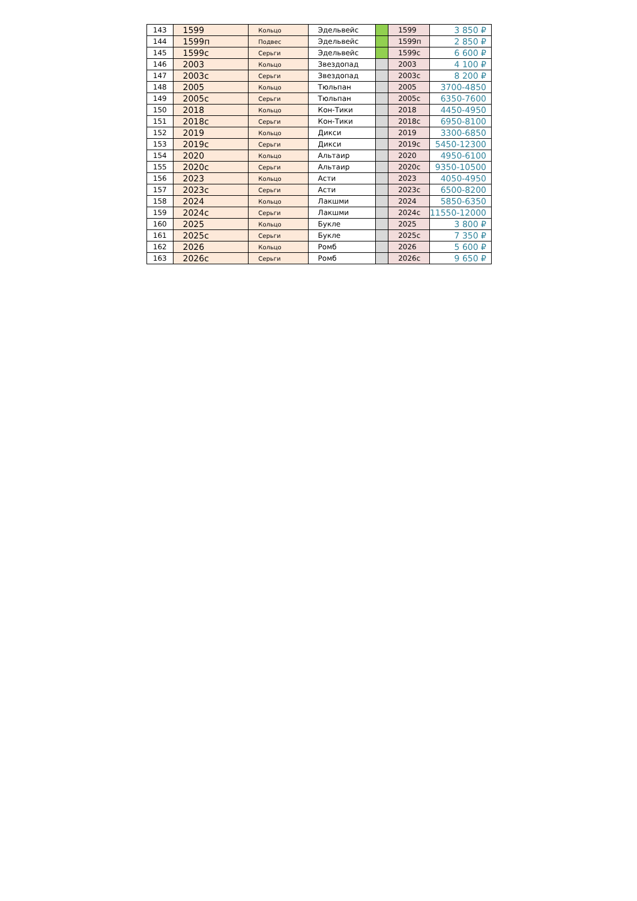| 143 | 1599 | Кольцо | Эдельвейс | | 1599 | 3 850 ₽ |
| 144 | 1599п | Подвес | Эдельвейс | | 1599п | 2 850 ₽ |
| 145 | 1599с | Серьги | Эдельвейс | | 1599с | 6 600 ₽ |
| 146 | 2003 | Кольцо | Звездопад | | 2003 | 4 100 ₽ |
| 147 | 2003с | Серьги | Звездопад | | 2003с | 8 200 ₽ |
| 148 | 2005 | Кольцо | Тюльпан | | 2005 | 3700-4850 |
| 149 | 2005с | Серьги | Тюльпан | | 2005с | 6350-7600 |
| 150 | 2018 | Кольцо | Кон-Тики | | 2018 | 4450-4950 |
| 151 | 2018с | Серьги | Кон-Тики | | 2018с | 6950-8100 |
| 152 | 2019 | Кольцо | Дикси | | 2019 | 3300-6850 |
| 153 | 2019с | Серьги | Дикси | | 2019с | 5450-12300 |
| 154 | 2020 | Кольцо | Альтаир | | 2020 | 4950-6100 |
| 155 | 2020с | Серьги | Альтаир | | 2020с | 9350-10500 |
| 156 | 2023 | Кольцо | Асти | | 2023 | 4050-4950 |
| 157 | 2023с | Серьги | Асти | | 2023с | 6500-8200 |
| 158 | 2024 | Кольцо | Лакшми | | 2024 | 5850-6350 |
| 159 | 2024с | Серьги | Лакшми | | 2024с | 11550-12000 |
| 160 | 2025 | Кольцо | Букле | | 2025 | 3 800 ₽ |
| 161 | 2025с | Серьги | Букле | | 2025с | 7 350 ₽ |
| 162 | 2026 | Кольцо | Ромб | | 2026 | 5 600 ₽ |
| 163 | 2026с | Серьги | Ромб | | 2026с | 9 650 ₽ |